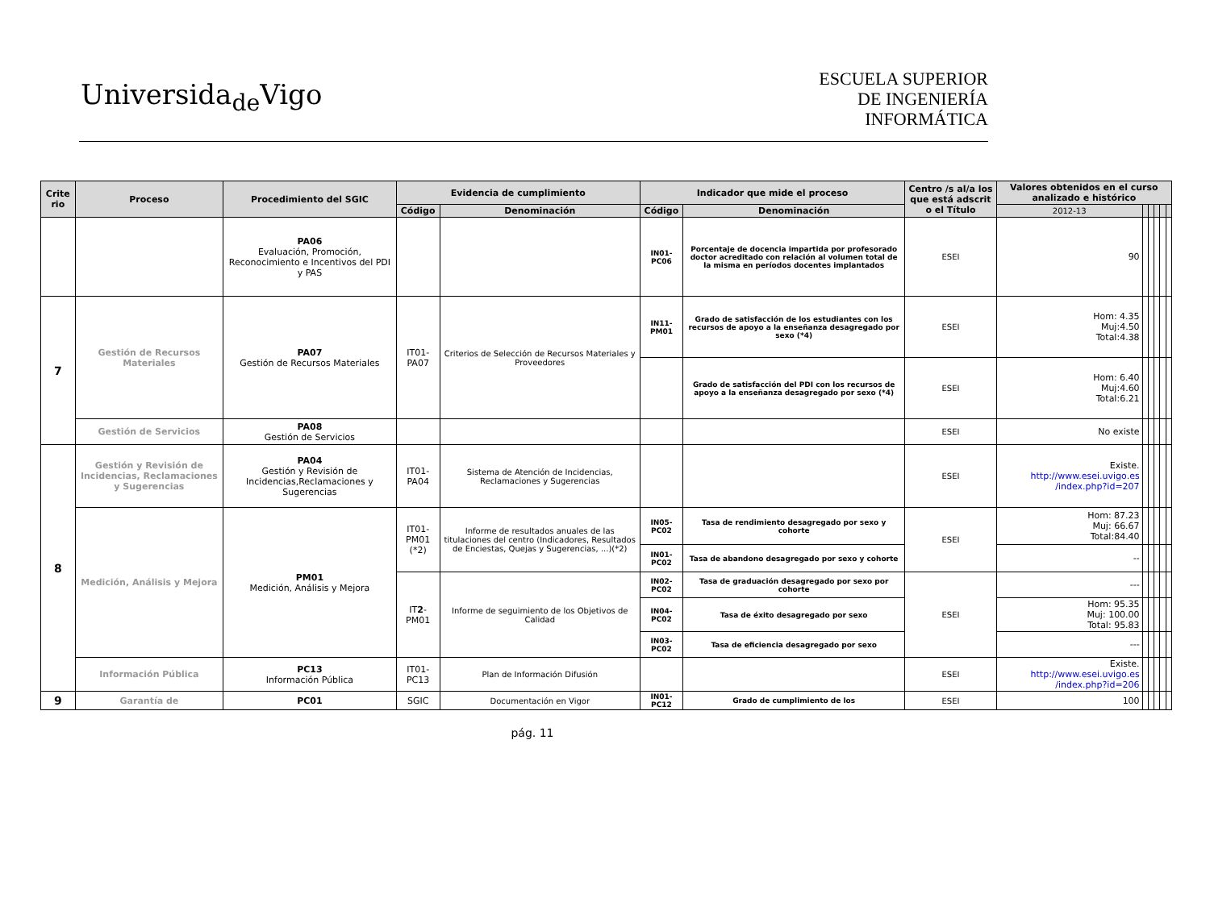Universida<sub>de</sub>Vigo
ESCUELA SUPERIOR
DE INGENIERÍA
INFORMÁTICA
| Crite rio | Proceso | Procedimiento del SGIC | Evidencia de cumplimiento | | Indicador que mide el proceso | | Centro /s al/a los que está adscrit o el Título | Valores obtenidos en el curso analizado e histórico | | | | | |
| --- | --- | --- | --- | --- | --- | --- | --- | --- | --- | --- | --- | --- | --- |
| | | | Código | Denominación | Código | Denominación | | 2012-13 | | | | | |
| | | PA06 Evaluación, Promoción, Reconocimiento e Incentivos del PDI y PAS | | | IN01-PC06 | Porcentaje de docencia impartida por profesorado doctor acreditado con relación al volumen total de la misma en períodos docentes implantados | ESEI | 90 | | | | | |
| 7 | Gestión de Recursos Materiales | PA07 Gestión de Recursos Materiales | IT01-PA07 | Criterios de Selección de Recursos Materiales y Proveedores | IN11-PM01 | Grado de satisfacción de los estudiantes con los recursos de apoyo a la enseñanza desagregado por sexo (*4) | ESEI | Hom: 4.35 Muj:4.50 Total:4.38 | | | | | |
| | | | | | | Grado de satisfacción del PDI con los recursos de apoyo a la enseñanza desagregado por sexo (*4) | ESEI | Hom: 6.40 Muj:4.60 Total:6.21 | | | | | |
| | Gestión de Servicios | PA08 Gestión de Servicios | | | | | ESEI | No existe | | | | | |
| 8 | Gestión y Revisión de Incidencias, Reclamaciones y Sugerencias | PA04 Gestión y Revisión de Incidencias,Reclamaciones y Sugerencias | IT01-PA04 | Sistema de Atención de Incidencias, Reclamaciones y Sugerencias | | | ESEI | Existe. http://www.esei.uvigo.es /index.php?id=207 | | | | | |
| | Medición, Análisis y Mejora | PM01 Medición, Análisis y Mejora | IT01-PM01 (*2) | Informe de resultados anuales de las titulaciones del centro (Indicadores, Resultados de Enciestas, Quejas y Sugerencias, ...)(*2) | IN05-PC02 | Tasa de rendimiento desagregado por sexo y cohorte | ESEI | Hom: 87.23 Muj: 66.67 Total:84.40 | | | | | |
| | | | | | IN01-PC02 | Tasa de abandono desagregado por sexo y cohorte | | -- | | | | | |
| | | | IT 2 -PM01 | Informe de seguimiento de los Objetivos de Calidad | IN02-PC02 | Tasa de graduación desagregado por sexo por cohorte | ESEI | --- | | | | | |
| | | | | | IN04-PC02 | Tasa de éxito desagregado por sexo | | Hom: 95.35 Muj: 100.00 Total: 95.83 | | | | | |
| | | | | | IN03-PC02 | Tasa de eficiencia desagregado por sexo | | --- | | | | | |
| | Información Pública | PC13 Información Pública | IT01-PC13 | Plan de Información Difusión | | | ESEI | Existe. http://www.esei.uvigo.es /index.php?id=206 | | | | | |
| 9 | Garantía de | PC01 | SGIC | Documentación en Vigor | IN01-PC12 | Grado de cumplimiento de los | ESEI | 100 | | | | | |
pág. 11